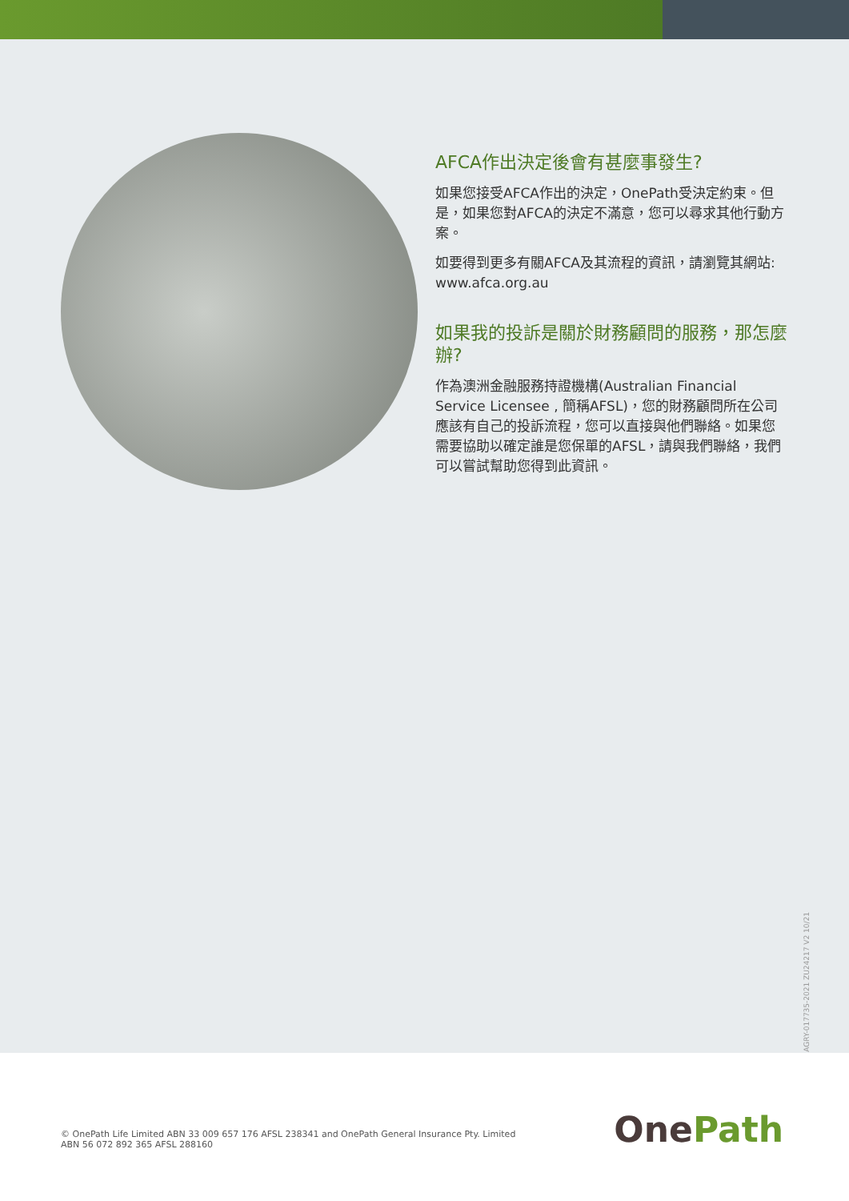AFCA作出決定後會有甚麼事發生?
如果您接受AFCA作出的決定，OnePath受決定約束。但是，如果您對AFCA的決定不滿意，您可以尋求其他行動方案。
如要得到更多有關AFCA及其流程的資訊，請瀏覽其網站: www.afca.org.au
如果我的投訴是關於財務顧問的服務，那怎麼辦?
作為澳洲金融服務持證機構(Australian Financial Service Licensee , 簡稱AFSL)，您的財務顧問所在公司應該有自己的投訴流程，您可以直接與他們聯絡。如果您需要協助以確定誰是您保單的AFSL，請與我們聯絡，我們可以嘗試幫助您得到此資訊。
AGRY-017735-2021 ZU24217 V2 10/21
© OnePath Life Limited ABN 33 009 657 176 AFSL 238341 and OnePath General Insurance Pty. Limited
ABN 56 072 892 365 AFSL 288160
OnePath